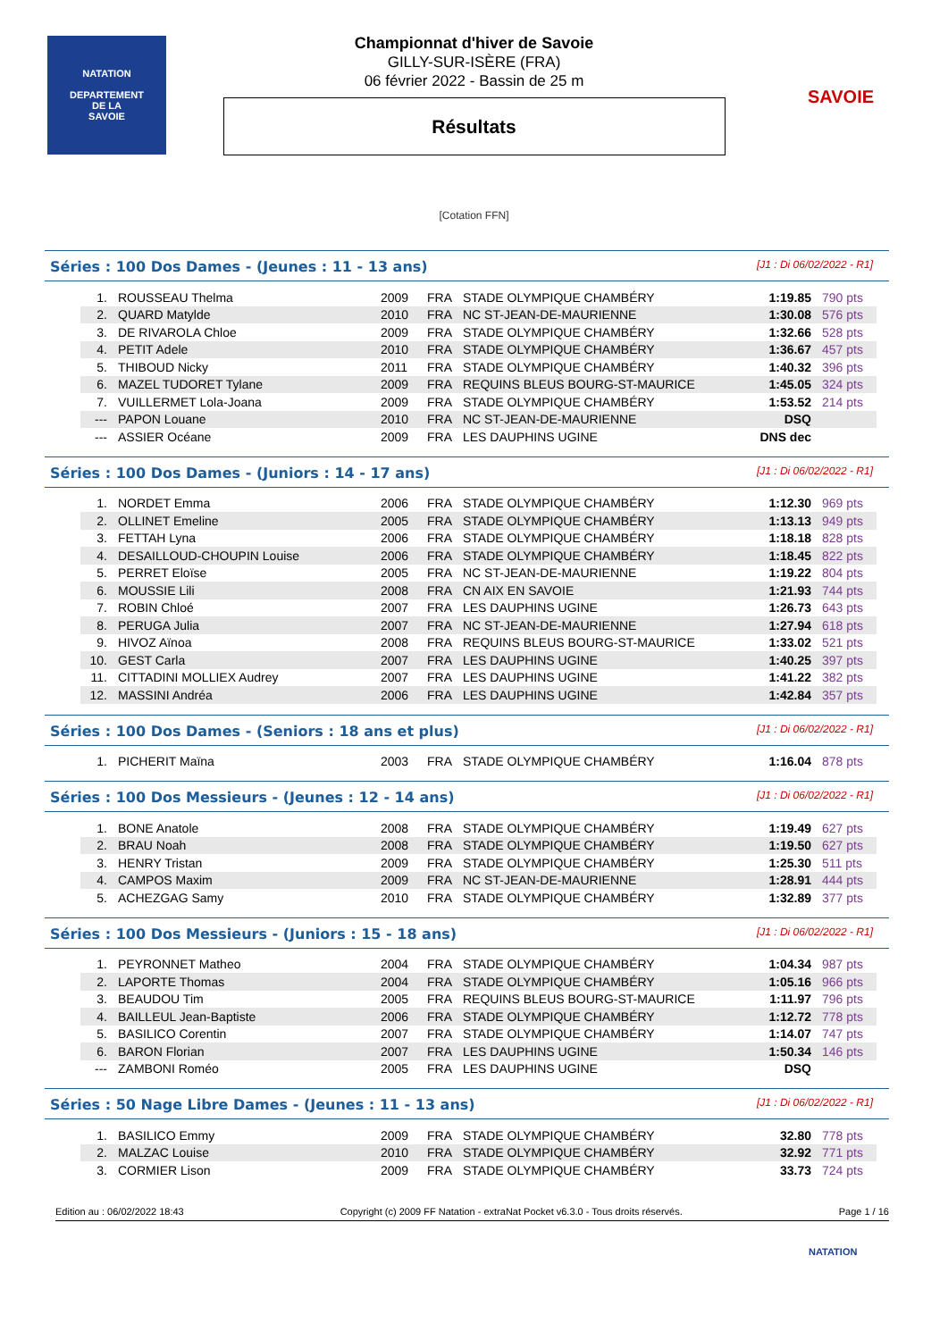NATATION
DEPARTEMENT
DE LA
SAVOIE
SAVOIE
Championnat d'hiver de Savoie
GILLY-SUR-ISÈRE (FRA)
06 février 2022 - Bassin de 25 m
Résultats
[Cotation FFN]
Séries : 100 Dos Dames - (Jeunes : 11 - 13 ans) [J1 : Di 06/02/2022 - R1]
| 1. | ROUSSEAU Thelma | 2009 | FRA | STADE OLYMPIQUE CHAMBÉRY | 1:19.85 | 790 pts |
| 2. | QUARD Matylde | 2010 | FRA | NC ST-JEAN-DE-MAURIENNE | 1:30.08 | 576 pts |
| 3. | DE RIVAROLA Chloe | 2009 | FRA | STADE OLYMPIQUE CHAMBÉRY | 1:32.66 | 528 pts |
| 4. | PETIT Adele | 2010 | FRA | STADE OLYMPIQUE CHAMBÉRY | 1:36.67 | 457 pts |
| 5. | THIBOUD Nicky | 2011 | FRA | STADE OLYMPIQUE CHAMBÉRY | 1:40.32 | 396 pts |
| 6. | MAZEL TUDORET Tylane | 2009 | FRA | REQUINS BLEUS BOURG-ST-MAURICE | 1:45.05 | 324 pts |
| 7. | VUILLERMET Lola-Joana | 2009 | FRA | STADE OLYMPIQUE CHAMBÉRY | 1:53.52 | 214 pts |
| --- | PAPON Louane | 2010 | FRA | NC ST-JEAN-DE-MAURIENNE | DSQ | |
| --- | ASSIER Océane | 2009 | FRA | LES DAUPHINS UGINE | DNS dec | |
Séries : 100 Dos Dames - (Juniors : 14 - 17 ans) [J1 : Di 06/02/2022 - R1]
| 1. | NORDET Emma | 2006 | FRA | STADE OLYMPIQUE CHAMBÉRY | 1:12.30 | 969 pts |
| 2. | OLLINET Emeline | 2005 | FRA | STADE OLYMPIQUE CHAMBÉRY | 1:13.13 | 949 pts |
| 3. | FETTAH Lyna | 2006 | FRA | STADE OLYMPIQUE CHAMBÉRY | 1:18.18 | 828 pts |
| 4. | DESAILLOUD-CHOUPIN Louise | 2006 | FRA | STADE OLYMPIQUE CHAMBÉRY | 1:18.45 | 822 pts |
| 5. | PERRET Eloïse | 2005 | FRA | NC ST-JEAN-DE-MAURIENNE | 1:19.22 | 804 pts |
| 6. | MOUSSIE Lili | 2008 | FRA | CN AIX EN SAVOIE | 1:21.93 | 744 pts |
| 7. | ROBIN Chloé | 2007 | FRA | LES DAUPHINS UGINE | 1:26.73 | 643 pts |
| 8. | PERUGA Julia | 2007 | FRA | NC ST-JEAN-DE-MAURIENNE | 1:27.94 | 618 pts |
| 9. | HIVOZ Aïnoa | 2008 | FRA | REQUINS BLEUS BOURG-ST-MAURICE | 1:33.02 | 521 pts |
| 10. | GEST Carla | 2007 | FRA | LES DAUPHINS UGINE | 1:40.25 | 397 pts |
| 11. | CITTADINI MOLLIEX Audrey | 2007 | FRA | LES DAUPHINS UGINE | 1:41.22 | 382 pts |
| 12. | MASSINI Andréa | 2006 | FRA | LES DAUPHINS UGINE | 1:42.84 | 357 pts |
Séries : 100 Dos Dames - (Seniors : 18 ans et plus) [J1 : Di 06/02/2022 - R1]
| 1. | PICHERIT Maïna | 2003 | FRA | STADE OLYMPIQUE CHAMBÉRY | 1:16.04 | 878 pts |
Séries : 100 Dos Messieurs - (Jeunes : 12 - 14 ans) [J1 : Di 06/02/2022 - R1]
| 1. | BONE Anatole | 2008 | FRA | STADE OLYMPIQUE CHAMBÉRY | 1:19.49 | 627 pts |
| 2. | BRAU Noah | 2008 | FRA | STADE OLYMPIQUE CHAMBÉRY | 1:19.50 | 627 pts |
| 3. | HENRY Tristan | 2009 | FRA | STADE OLYMPIQUE CHAMBÉRY | 1:25.30 | 511 pts |
| 4. | CAMPOS Maxim | 2009 | FRA | NC ST-JEAN-DE-MAURIENNE | 1:28.91 | 444 pts |
| 5. | ACHEZGAG Samy | 2010 | FRA | STADE OLYMPIQUE CHAMBÉRY | 1:32.89 | 377 pts |
Séries : 100 Dos Messieurs - (Juniors : 15 - 18 ans) [J1 : Di 06/02/2022 - R1]
| 1. | PEYRONNET Matheo | 2004 | FRA | STADE OLYMPIQUE CHAMBÉRY | 1:04.34 | 987 pts |
| 2. | LAPORTE Thomas | 2004 | FRA | STADE OLYMPIQUE CHAMBÉRY | 1:05.16 | 966 pts |
| 3. | BEAUDOU Tim | 2005 | FRA | REQUINS BLEUS BOURG-ST-MAURICE | 1:11.97 | 796 pts |
| 4. | BAILLEUL Jean-Baptiste | 2006 | FRA | STADE OLYMPIQUE CHAMBÉRY | 1:12.72 | 778 pts |
| 5. | BASILICO Corentin | 2007 | FRA | STADE OLYMPIQUE CHAMBÉRY | 1:14.07 | 747 pts |
| 6. | BARON Florian | 2007 | FRA | LES DAUPHINS UGINE | 1:50.34 | 146 pts |
| --- | ZAMBONI Roméo | 2005 | FRA | LES DAUPHINS UGINE | DSQ | |
Séries : 50 Nage Libre Dames - (Jeunes : 11 - 13 ans) [J1 : Di 06/02/2022 - R1]
| 1. | BASILICO Emmy | 2009 | FRA | STADE OLYMPIQUE CHAMBÉRY | 32.80 | 778 pts |
| 2. | MALZAC Louise | 2010 | FRA | STADE OLYMPIQUE CHAMBÉRY | 32.92 | 771 pts |
| 3. | CORMIER Lison | 2009 | FRA | STADE OLYMPIQUE CHAMBÉRY | 33.73 | 724 pts |
Edition au : 06/02/2022 18:43 Copyright (c) 2009 FF Natation - extraNat Pocket v6.3.0 - Tous droits réservés. Page 1 / 16
NATATION